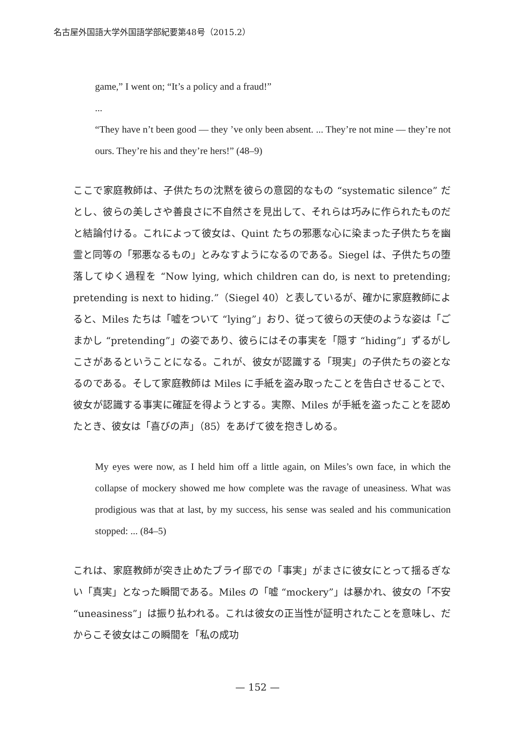名古屋外国語大学外国語学部紀要第48号（2015.2）
game,” I went on; “It’s a policy and a fraud!”
...
“They have n’t been good — they ’ve only been absent. ... They’re not mine — they’re not ours. They’re his and they’re hers!” (48–9)
ここで家庭教師は、子供たちの沈黙を彼らの意図的なもの “systematic silence” だとし、彼らの美しさや善良さに不自然さを見出して、それらは巧みに作られたものだと結論付ける。これによって彼女は、Quint たちの邪悪な心に染まった子供たちを幽霊と同等の「邪悪なるもの」とみなすようになるのである。Siegel は、子供たちの堕落してゆく過程を “Now lying, which children can do, is next to pretending; pretending is next to hiding.”（Siegel 40）と表しているが、確かに家庭教師によると、Miles たちは「嘘をついて “lying”」おり、従って彼らの天使のような姿は「ごまかし “pretending”」の姿であり、彼らにはその事実を「隠す “hiding”」ずるがしこさがあるということになる。これが、彼女が認識する「現実」の子供たちの姿となるのである。そして家庭教師は Miles に手紙を盗み取ったことを告白させることで、彼女が認識する事実に確証を得ようとする。実際、Miles が手紙を盗ったことを認めたとき、彼女は「喜びの声」（85）をあげて彼を抱きしめる。
My eyes were now, as I held him off a little again, on Miles’s own face, in which the collapse of mockery showed me how complete was the ravage of uneasiness. What was prodigious was that at last, by my success, his sense was sealed and his communication stopped: ... (84–5)
これは、家庭教師が突き止めたブライ邸での「事実」がまさに彼女にとって揺るぎない「真実」となった瞬間である。Miles の「嘘 “mockery”」は暴かれ、彼女の「不安 “uneasiness”」は振り払われる。これは彼女の正当性が証明されたことを意味し、だからこそ彼女はこの瞬間を「私の成功
— 152 —